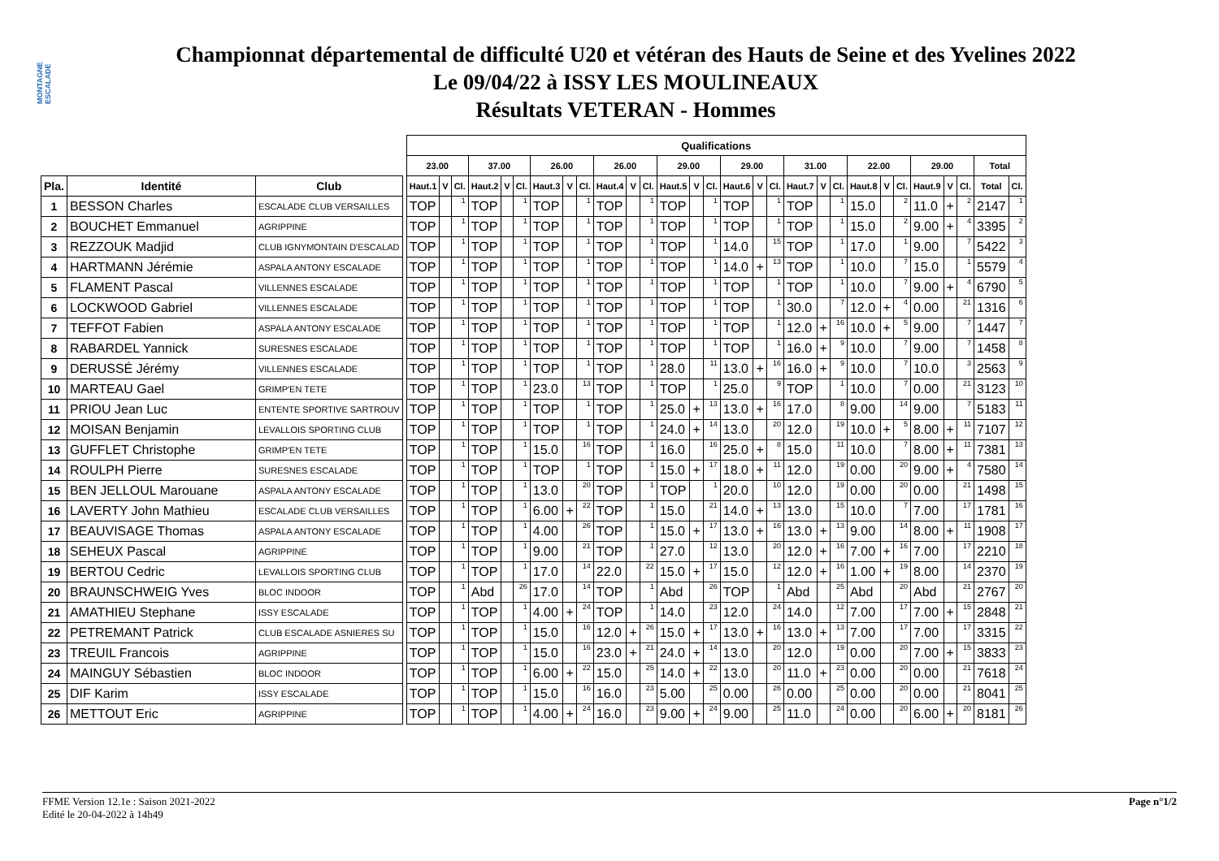MONTAGNE ESCALADE
Championnat départemental de difficulté U20 et vétéran des Hauts de Seine et des Yvelines 2022
Le 09/04/22 à ISSY LES MOULINEAUX
Résultats VETERAN - Hommes
| | | | | Qualifications | | | | | | | | | | | | | | | | | | | | | | | | | | | | |
| | | | | 23.00 | | | 37.00 | | | 26.00 | | | 26.00 | | | 29.00 | | | 29.00 | | | 31.00 | | | 22.00 | | | 29.00 | | | Total | |
| Pla. | Identité | Club | | Haut.1 | V | Cl. | Haut.2 | V | Cl. | Haut.3 | V | Cl. | Haut.4 | V | Cl. | Haut.5 | V | Cl. | Haut.6 | V | Cl. | Haut.7 | V | Cl. | Haut.8 | V | Cl. | Haut.9 | V | Cl. | Total | Cl. |
| 1 | BESSON Charles | ESCALADE CLUB VERSAILLES | | TOP | | 1 | TOP | | 1 | TOP | | 1 | TOP | | 1 | TOP | | 1 | TOP | | 1 | TOP | | 1 | 15.0 | | 2 | 11.0 | + | 2 | 2147 | 1 |
| 2 | BOUCHET Emmanuel | AGRIPPINE | | TOP | | 1 | TOP | | 1 | TOP | | 1 | TOP | | 1 | TOP | | 1 | TOP | | 1 | TOP | | 1 | 15.0 | | 2 | 9.00 | + | 4 | 3395 | 2 |
| 3 | REZZOUK Madjid | CLUB IGNYMONTAIN D'ESCALAD | | TOP | | 1 | TOP | | 1 | TOP | | 1 | TOP | | 1 | TOP | | 1 | 14.0 | | 15 | TOP | | 1 | 17.0 | | 1 | 9.00 | | 7 | 5422 | 3 |
| 4 | HARTMANN Jérémie | ASPALA ANTONY ESCALADE | | TOP | | 1 | TOP | | 1 | TOP | | 1 | TOP | | 1 | TOP | | 1 | 14.0 | + | 13 | TOP | | 1 | 10.0 | | 7 | 15.0 | | 1 | 5579 | 4 |
| 5 | FLAMENT Pascal | VILLENNES ESCALADE | | TOP | | 1 | TOP | | 1 | TOP | | 1 | TOP | | 1 | TOP | | 1 | TOP | | 1 | TOP | | 1 | 10.0 | | 7 | 9.00 | + | 4 | 6790 | 5 |
| 6 | LOCKWOOD Gabriel | VILLENNES ESCALADE | | TOP | | 1 | TOP | | 1 | TOP | | 1 | TOP | | 1 | TOP | | 1 | TOP | | 1 | 30.0 | | 7 | 12.0 | + | 4 | 0.00 | | 21 | 1316 | 6 |
| 7 | TEFFOT Fabien | ASPALA ANTONY ESCALADE | | TOP | | 1 | TOP | | 1 | TOP | | 1 | TOP | | 1 | TOP | | 1 | TOP | | 1 | 12.0 | + | 16 | 10.0 | + | 5 | 9.00 | | 7 | 1447 | 7 |
| 8 | RABARDEL Yannick | SURESNES ESCALADE | | TOP | | 1 | TOP | | 1 | TOP | | 1 | TOP | | 1 | TOP | | 1 | TOP | | 1 | 16.0 | + | 9 | 10.0 | | 7 | 9.00 | | 7 | 1458 | 8 |
| 9 | DERUSSÉ Jérémy | VILLENNES ESCALADE | | TOP | | 1 | TOP | | 1 | TOP | | 1 | TOP | | 1 | 28.0 | | 11 | 13.0 | + | 16 | 16.0 | + | 9 | 10.0 | | 7 | 10.0 | | 3 | 2563 | 9 |
| 10 | MARTEAU Gael | GRIMP'EN TETE | | TOP | | 1 | TOP | | 1 | 23.0 | | 13 | TOP | | 1 | TOP | | 1 | 25.0 | | 9 | TOP | | 1 | 10.0 | | 7 | 0.00 | | 21 | 3123 | 10 |
| 11 | PRIOU Jean Luc | ENTENTE SPORTIVE SARTROUV | | TOP | | 1 | TOP | | 1 | TOP | | 1 | TOP | | 1 | 25.0 | + | 13 | 13.0 | + | 16 | 17.0 | | 8 | 9.00 | | 14 | 9.00 | | 7 | 5183 | 11 |
| 12 | MOISAN Benjamin | LEVALLOIS SPORTING CLUB | | TOP | | 1 | TOP | | 1 | TOP | | 1 | TOP | | 1 | 24.0 | + | 14 | 13.0 | | 20 | 12.0 | | 19 | 10.0 | + | 5 | 8.00 | + | 11 | 7107 | 12 |
| 13 | GUFFLET Christophe | GRIMP'EN TETE | | TOP | | 1 | TOP | | 1 | 15.0 | | 16 | TOP | | 1 | 16.0 | | 16 | 25.0 | + | 8 | 15.0 | | 11 | 10.0 | | 7 | 8.00 | + | 11 | 7381 | 13 |
| 14 | ROULPH Pierre | SURESNES ESCALADE | | TOP | | 1 | TOP | | 1 | TOP | | 1 | TOP | | 1 | 15.0 | + | 17 | 18.0 | + | 11 | 12.0 | | 19 | 0.00 | | 20 | 9.00 | + | 4 | 7580 | 14 |
| 15 | BEN JELLOUL Marouane | ASPALA ANTONY ESCALADE | | TOP | | 1 | TOP | | 1 | 13.0 | | 20 | TOP | | 1 | TOP | | 1 | 20.0 | | 10 | 12.0 | | 19 | 0.00 | | 20 | 0.00 | | 21 | 1498 | 15 |
| 16 | LAVERTY John Mathieu | ESCALADE CLUB VERSAILLES | | TOP | | 1 | TOP | | 1 | 6.00 | + | 22 | TOP | | 1 | 15.0 | | 21 | 14.0 | + | 13 | 13.0 | | 15 | 10.0 | | 7 | 7.00 | | 17 | 1781 | 16 |
| 17 | BEAUVISAGE Thomas | ASPALA ANTONY ESCALADE | | TOP | | 1 | TOP | | 1 | 4.00 | | 26 | TOP | | 1 | 15.0 | + | 17 | 13.0 | + | 16 | 13.0 | + | 13 | 9.00 | | 14 | 8.00 | + | 11 | 1908 | 17 |
| 18 | SEHEUX Pascal | AGRIPPINE | | TOP | | 1 | TOP | | 1 | 9.00 | | 21 | TOP | | 1 | 27.0 | | 12 | 13.0 | | 20 | 12.0 | + | 16 | 7.00 | + | 16 | 7.00 | | 17 | 2210 | 18 |
| 19 | BERTOU Cedric | LEVALLOIS SPORTING CLUB | | TOP | | 1 | TOP | | 1 | 17.0 | | 14 | 22.0 | | 22 | 15.0 | + | 17 | 15.0 | | 12 | 12.0 | + | 16 | 1.00 | + | 19 | 8.00 | | 14 | 2370 | 19 |
| 20 | BRAUNSCHWEIG Yves | BLOC INDOOR | | TOP | | 1 | Abd | | 26 | 17.0 | | 14 | TOP | | 1 | Abd | | 26 | TOP | | 1 | Abd | | 25 | Abd | | 20 | Abd | | 21 | 2767 | 20 |
| 21 | AMATHIEU Stephane | ISSY ESCALADE | | TOP | | 1 | TOP | | 1 | 4.00 | + | 24 | TOP | | 1 | 14.0 | | 23 | 12.0 | | 24 | 14.0 | | 12 | 7.00 | | 17 | 7.00 | + | 15 | 2848 | 21 |
| 22 | PETREMANT Patrick | CLUB ESCALADE ASNIERES SU | | TOP | | 1 | TOP | | 1 | 15.0 | | 16 | 12.0 | + | 26 | 15.0 | + | 17 | 13.0 | + | 16 | 13.0 | + | 13 | 7.00 | | 17 | 7.00 | | 17 | 3315 | 22 |
| 23 | TREUIL Francois | AGRIPPINE | | TOP | | 1 | TOP | | 1 | 15.0 | | 16 | 23.0 | + | 21 | 24.0 | + | 14 | 13.0 | | 20 | 12.0 | | 19 | 0.00 | | 20 | 7.00 | + | 15 | 3833 | 23 |
| 24 | MAINGUY Sébastien | BLOC INDOOR | | TOP | | 1 | TOP | | 1 | 6.00 | + | 22 | 15.0 | | 25 | 14.0 | + | 22 | 13.0 | | 20 | 11.0 | + | 23 | 0.00 | | 20 | 0.00 | | 21 | 7618 | 24 |
| 25 | DIF Karim | ISSY ESCALADE | | TOP | | 1 | TOP | | 1 | 15.0 | | 16 | 16.0 | | 23 | 5.00 | | 25 | 0.00 | | 26 | 0.00 | | 25 | 0.00 | | 20 | 0.00 | | 21 | 8041 | 25 |
| 26 | METTOUT Eric | AGRIPPINE | | TOP | | 1 | TOP | | 1 | 4.00 | + | 24 | 16.0 | | 23 | 9.00 | + | 24 | 9.00 | | 25 | 11.0 | | 24 | 0.00 | | 20 | 6.00 | + | 20 | 8181 | 26 |
Page n°1/2 FFME Version 12.1e : Saison 2021-2022
Edité le 20-04-2022 à 14h49